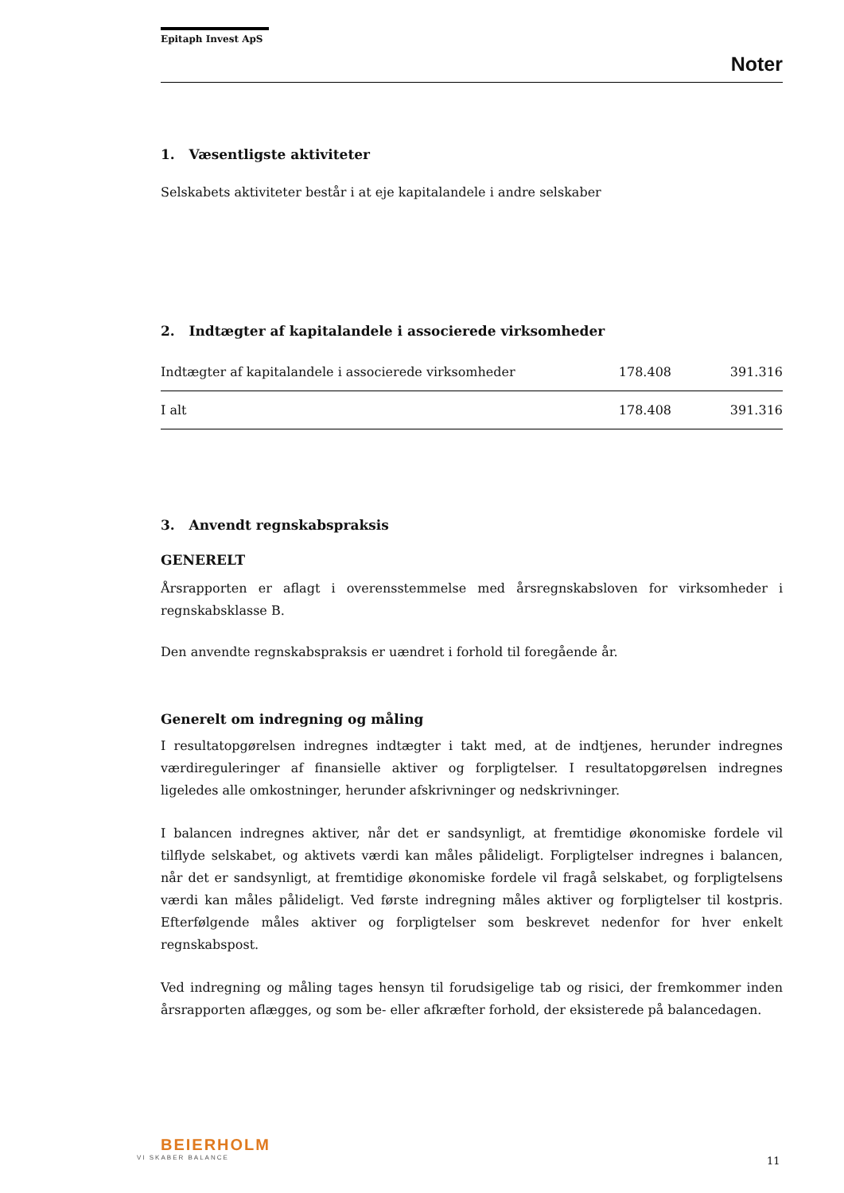Epitaph Invest ApS
Noter
1. Væsentligste aktiviteter
Selskabets aktiviteter består i at eje kapitalandele i andre selskaber
2. Indtægter af kapitalandele i associerede virksomheder
| Indtægter af kapitalandele i associerede virksomheder | 178.408 | 391.316 |
| I alt | 178.408 | 391.316 |
3. Anvendt regnskabspraksis
GENERELT
Årsrapporten er aflagt i overensstemmelse med årsregnskabsloven for virksomheder i regnskabsklasse B.
Den anvendte regnskabspraksis er uændret i forhold til foregående år.
Generelt om indregning og måling
I resultatopgørelsen indregnes indtægter i takt med, at de indtjenes, herunder indregnes værdireguleringer af finansielle aktiver og forpligtelser. I resultatopgørelsen indregnes ligeledes alle omkostninger, herunder afskrivninger og nedskrivninger.
I balancen indregnes aktiver, når det er sandsynligt, at fremtidige økonomiske fordele vil tilflyde selskabet, og aktivets værdi kan måles pålideligt. Forpligtelser indregnes i balancen, når det er sandsynligt, at fremtidige økonomiske fordele vil fragå selskabet, og forpligtelsens værdi kan måles pålideligt. Ved første indregning måles aktiver og forpligtelser til kostpris. Efterfølgende måles aktiver og forpligtelser som beskrevet nedenfor for hver enkelt regnskabspost.
Ved indregning og måling tages hensyn til forudsigelige tab og risici, der fremkommer inden årsrapporten aflægges, og som be- eller afkræfter forhold, der eksisterede på balancedagen.
BEIERHOLM
VI SKABER BALANCE
11